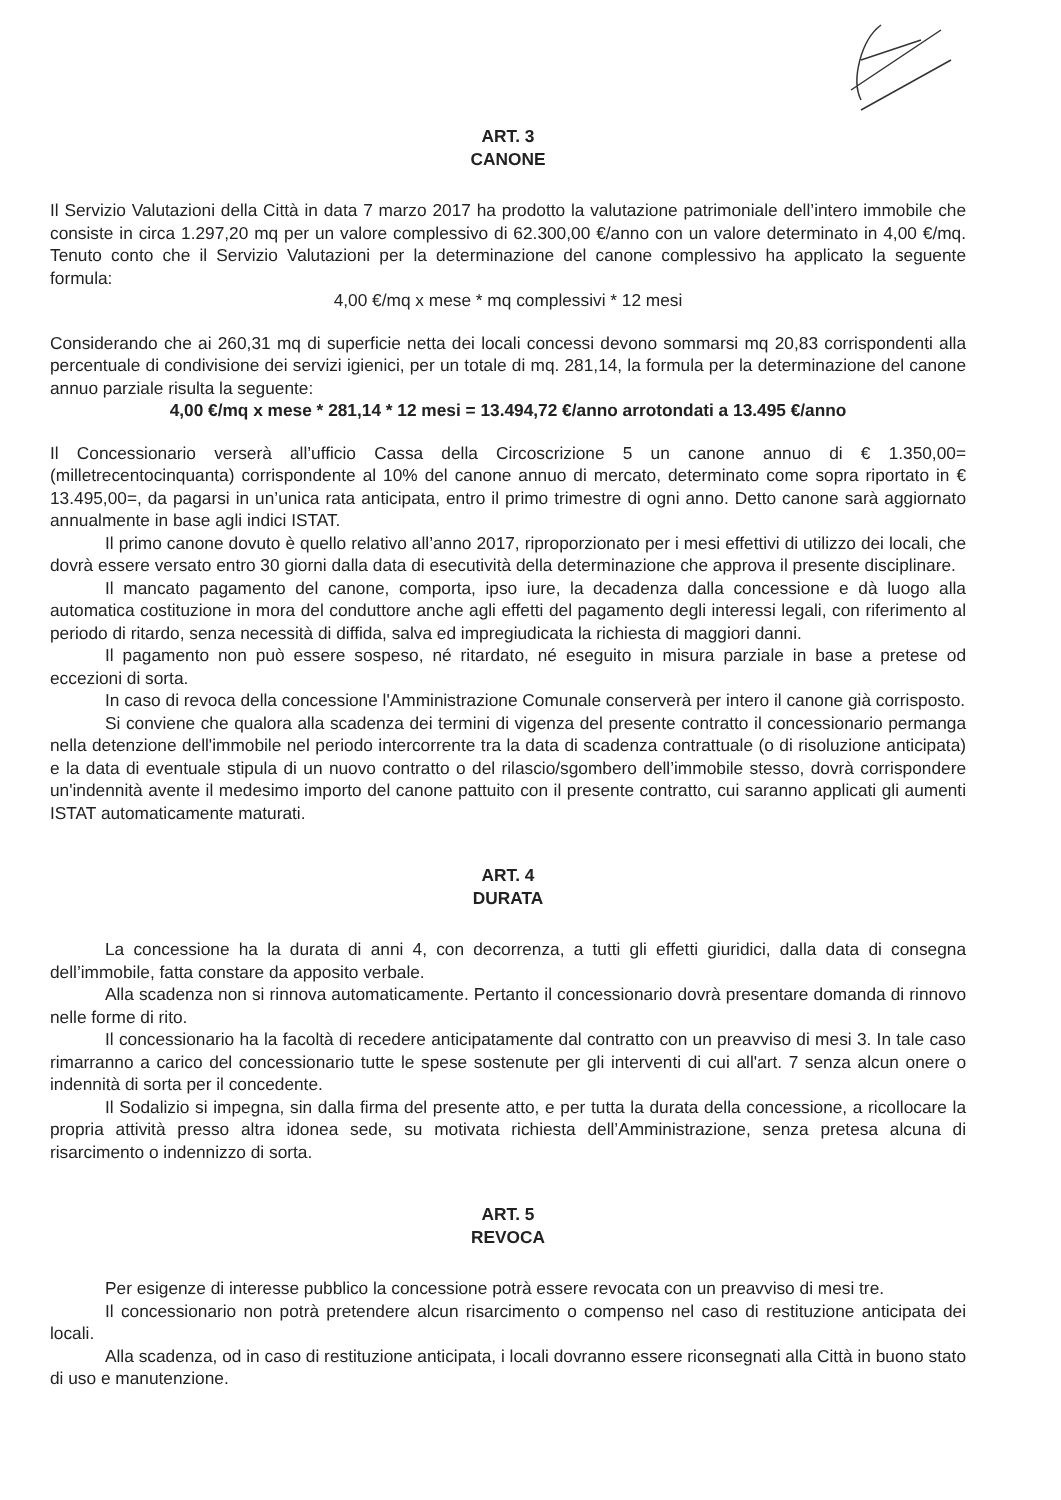ART. 3
CANONE
Il Servizio Valutazioni della Città in data 7 marzo 2017 ha prodotto la valutazione patrimoniale dell’intero immobile che consiste in circa 1.297,20 mq per un valore complessivo di 62.300,00 €/anno con un valore determinato in 4,00 €/mq. Tenuto conto che il Servizio Valutazioni per la determinazione del canone complessivo ha applicato la seguente formula:
4,00 €/mq x mese * mq complessivi * 12 mesi
Considerando che ai 260,31 mq di superficie netta dei locali concessi devono sommarsi mq 20,83 corrispondenti alla percentuale di condivisione dei servizi igienici, per un totale di mq. 281,14, la formula per la determinazione del canone annuo parziale risulta la seguente:
4,00 €/mq x mese * 281,14 * 12 mesi = 13.494,72 €/anno arrotondati a 13.495 €/anno
Il Concessionario verserà all’ufficio Cassa della Circoscrizione 5 un canone annuo di € 1.350,00= (milletrecentocinquanta) corrispondente al 10% del canone annuo di mercato, determinato come sopra riportato in € 13.495,00=, da pagarsi in un’unica rata anticipata, entro il primo trimestre di ogni anno. Detto canone sarà aggiornato annualmente in base agli indici ISTAT.
Il primo canone dovuto è quello relativo all’anno 2017, riproporzionato per i mesi effettivi di utilizzo dei locali, che dovrà essere versato entro 30 giorni dalla data di esecutività della determinazione che approva il presente disciplinare.
Il mancato pagamento del canone, comporta, ipso iure, la decadenza dalla concessione e dà luogo alla automatica costituzione in mora del conduttore anche agli effetti del pagamento degli interessi legali, con riferimento al periodo di ritardo, senza necessità di diffida, salva ed impregiudicata la richiesta di maggiori danni.
Il pagamento non può essere sospeso, né ritardato, né eseguito in misura parziale in base a pretese od eccezioni di sorta.
In caso di revoca della concessione l'Amministrazione Comunale conserverà per intero il canone già corrisposto.
Si conviene che qualora alla scadenza dei termini di vigenza del presente contratto il concessionario permanga nella detenzione dell'immobile nel periodo intercorrente tra la data di scadenza contrattuale (o di risoluzione anticipata) e la data di eventuale stipula di un nuovo contratto o del rilascio/sgombero dell’immobile stesso, dovrà corrispondere un'indennità avente il medesimo importo del canone pattuito con il presente contratto, cui saranno applicati gli aumenti ISTAT automaticamente maturati.
ART. 4
DURATA
La concessione ha la durata di anni 4, con decorrenza, a tutti gli effetti giuridici, dalla data di consegna dell’immobile, fatta constare da apposito verbale.
Alla scadenza non si rinnova automaticamente. Pertanto il concessionario dovrà presentare domanda di rinnovo nelle forme di rito.
Il concessionario ha la facoltà di recedere anticipatamente dal contratto con un preavviso di mesi 3. In tale caso rimarranno a carico del concessionario tutte le spese sostenute per gli interventi di cui all'art. 7 senza alcun onere o indennità di sorta per il concedente.
Il Sodalizio si impegna, sin dalla firma del presente atto, e per tutta la durata della concessione, a ricollocare la propria attività presso altra idonea sede, su motivata richiesta dell’Amministrazione, senza pretesa alcuna di risarcimento o indennizzo di sorta.
ART. 5
REVOCA
Per esigenze di interesse pubblico la concessione potrà essere revocata con un preavviso di mesi tre.
Il concessionario non potrà pretendere alcun risarcimento o compenso nel caso di restituzione anticipata dei locali.
Alla scadenza, od in caso di restituzione anticipata, i locali dovranno essere riconsegnati alla Città in buono stato di uso e manutenzione.